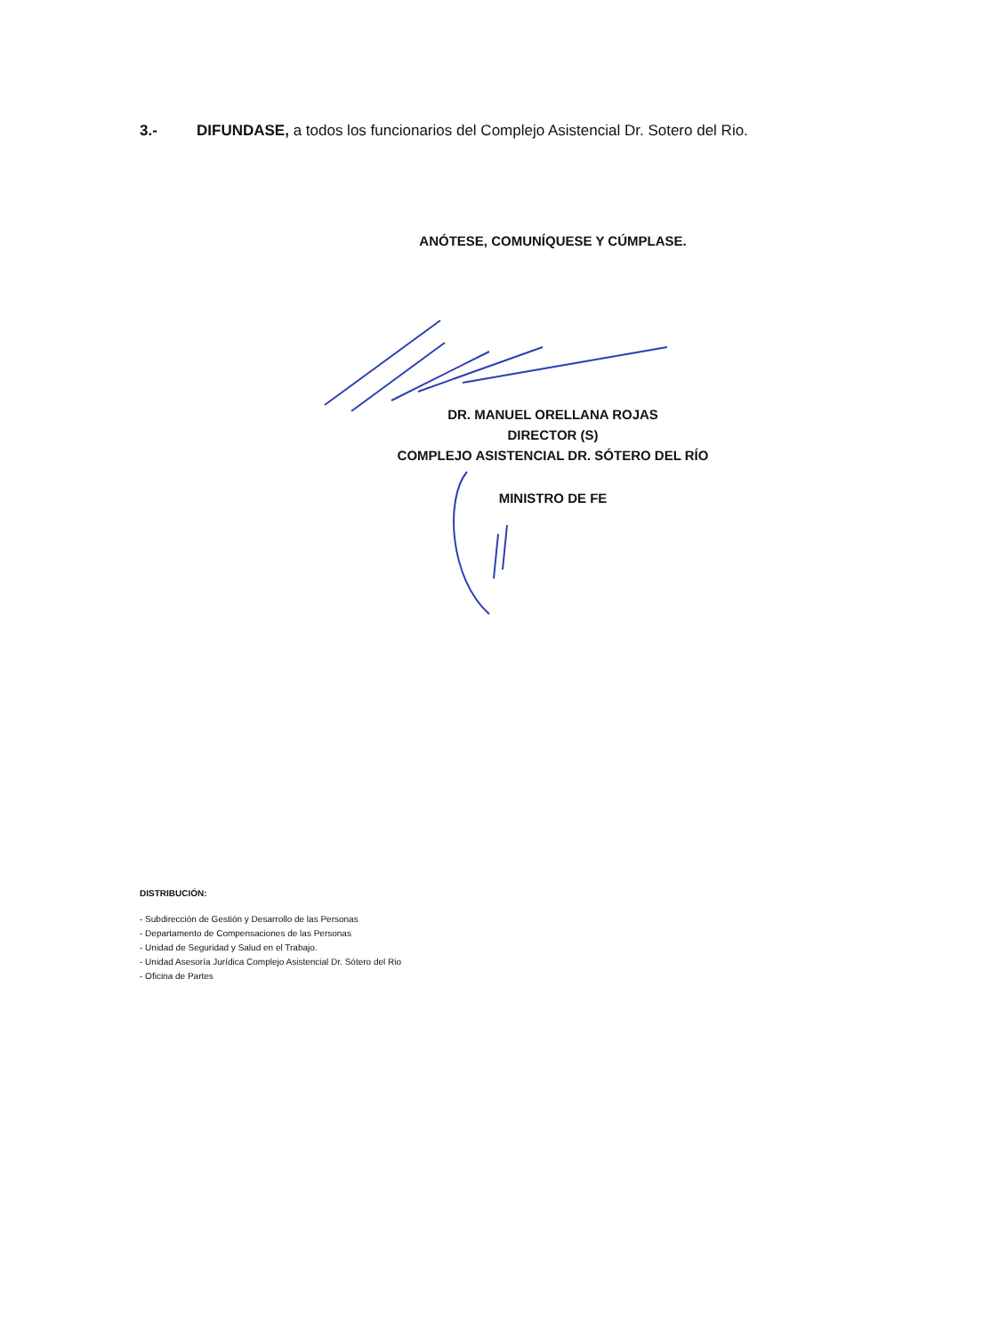3.- DIFUNDASE, a todos los funcionarios del Complejo Asistencial Dr. Sotero del Rio.
ANÓTESE, COMUNÍQUESE Y CÚMPLASE.
DR. MANUEL ORELLANA ROJAS
DIRECTOR (S)
COMPLEJO ASISTENCIAL DR. SÓTERO DEL RÍO
MINISTRO DE FE
DISTRIBUCIÓN:
- Subdirección de Gestión y Desarrollo de las Personas
- Departamento de Compensaciones de las Personas
- Unidad de Seguridad y Salud en el Trabajo.
- Unidad Asesoría Jurídica Complejo Asistencial Dr. Sótero del Rio
- Oficina de Partes